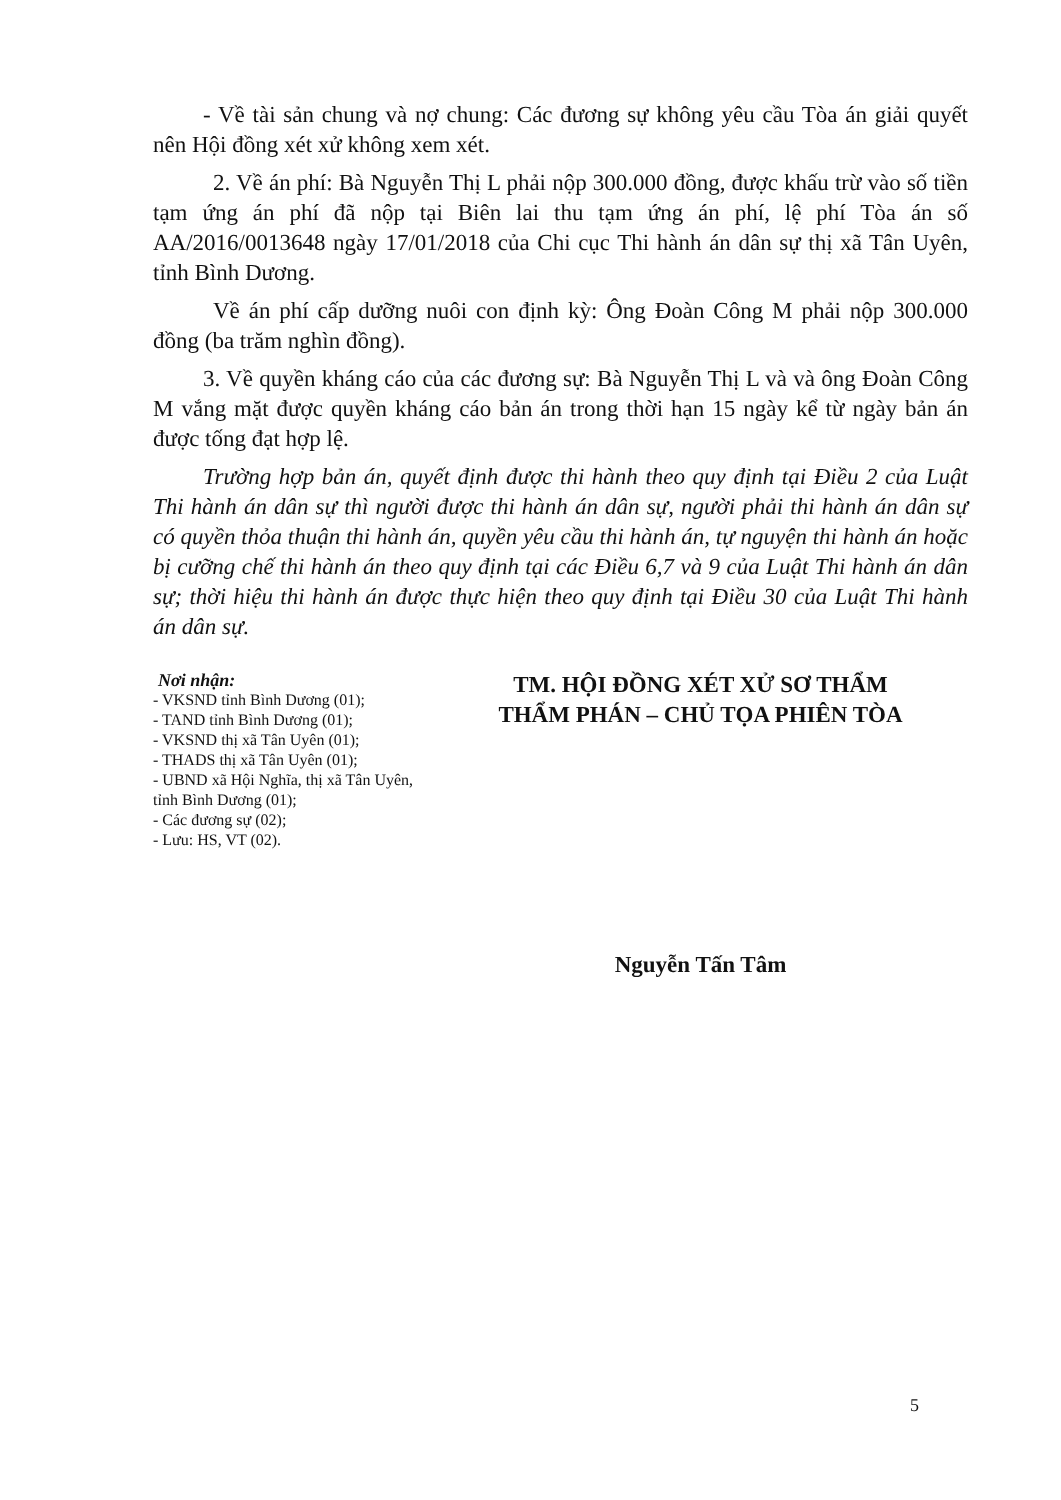- Về tài sản chung và nợ chung: Các đương sự không yêu cầu Tòa án giải quyết nên Hội đồng xét xử không xem xét.
2. Về án phí: Bà Nguyễn Thị L phải nộp 300.000 đồng, được khấu trừ vào số tiền tạm ứng án phí đã nộp tại Biên lai thu tạm ứng án phí, lệ phí Tòa án số AA/2016/0013648 ngày 17/01/2018 của Chi cục Thi hành án dân sự thị xã Tân Uyên, tỉnh Bình Dương.
Về án phí cấp dưỡng nuôi con định kỳ: Ông Đoàn Công M phải nộp 300.000 đồng (ba trăm nghìn đồng).
3. Về quyền kháng cáo của các đương sự: Bà Nguyễn Thị L và và ông Đoàn Công M vắng mặt được quyền kháng cáo bản án trong thời hạn 15 ngày kể từ ngày bản án được tống đạt hợp lệ.
Trường hợp bản án, quyết định được thi hành theo quy định tại Điều 2 của Luật Thi hành án dân sự thì người được thi hành án dân sự, người phải thi hành án dân sự có quyền thỏa thuận thi hành án, quyền yêu cầu thi hành án, tự nguyện thi hành án hoặc bị cưỡng chế thi hành án theo quy định tại các Điều 6,7 và 9 của Luật Thi hành án dân sự; thời hiệu thi hành án được thực hiện theo quy định tại Điều 30 của Luật Thi hành án dân sự.
Nơi nhận:
- VKSND tỉnh Bình Dương (01);
- TAND tỉnh Bình Dương (01);
- VKSND thị xã Tân Uyên (01);
- THADS thị xã Tân Uyên (01);
- UBND xã Hội Nghĩa, thị xã Tân Uyên, tỉnh Bình Dương (01);
- Các đương sự (02);
- Lưu: HS, VT (02).
TM. HỘI ĐỒNG XÉT XỬ SƠ THẨM
THẨM PHÁN – CHỦ TỌA PHIÊN TÒA
Nguyễn Tấn Tâm
5